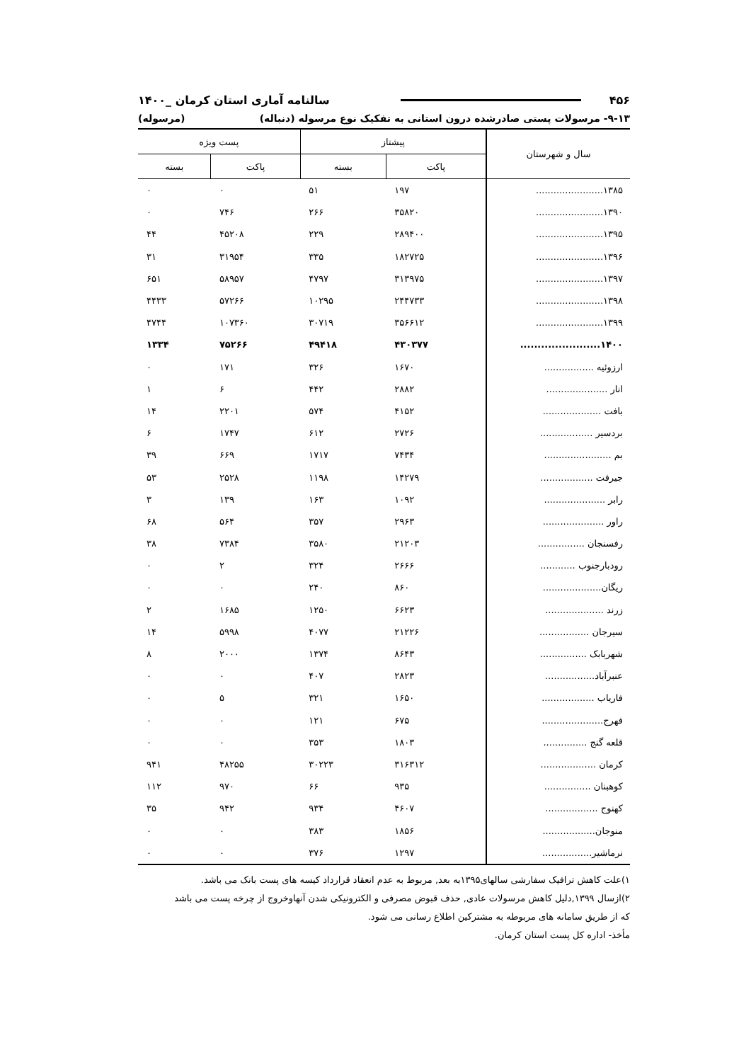۴۵۶ سالنامه آماری استان کرمان _۱۴۰۰
۹-۱۳- مرسولات پستی صادرشده درون استانی به تفکیک نوع مرسوله (دنباله) (مرسوله)
| سال و شهرستان | پیشتاز | | پست ویژه | |
| --- | --- | --- | --- | --- |
| | پاکت | بسته | پاکت | بسته |
| ۱۳۸۵....................... | ۱۹۷ | ۵۱ | ۰ | ۰ |
| ۱۳۹۰....................... | ۳۵۸۲۰ | ۲۶۶ | ۷۴۶ | ۰ |
| ۱۳۹۵....................... | ۲۸۹۴۰۰ | ۲۲۹ | ۴۵۲۰۸ | ۴۴ |
| ۱۳۹۶....................... | ۱۸۲۷۲۵ | ۳۳۵ | ۳۱۹۵۴ | ۳۱ |
| ۱۳۹۷....................... | ۳۱۳۹۷۵ | ۴۷۹۷ | ۵۸۹۵۷ | ۶۵۱ |
| ۱۳۹۸....................... | ۲۴۴۷۳۳ | ۱۰۲۹۵ | ۵۷۲۶۶ | ۴۴۳۳ |
| ۱۳۹۹....................... | ۳۵۶۶۱۲ | ۳۰۷۱۹ | ۱۰۷۳۶۰ | ۴۷۴۴ |
| ۱۴۰۰....................... | ۴۳۰۳۷۷ | ۴۹۴۱۸ | ۷۵۲۶۶ | ۱۳۳۴ |
| ارزوئیه ................. | ۱۶۷۰ | ۳۲۶ | ۱۷۱ | ۰ |
| انار ..................... | ۲۸۸۲ | ۴۴۲ | ۶ | ۱ |
| بافت .................... | ۴۱۵۲ | ۵۷۴ | ۲۲۰۱ | ۱۴ |
| بردسیر .................. | ۲۷۲۶ | ۶۱۲ | ۱۷۴۷ | ۶ |
| بم ....................... | ۷۴۳۴ | ۱۷۱۷ | ۶۶۹ | ۳۹ |
| جیرفت .................. | ۱۴۲۷۹ | ۱۱۹۸ | ۲۵۲۸ | ۵۳ |
| رابر ..................... | ۱۰۹۲ | ۱۶۳ | ۱۳۹ | ۳ |
| راور ..................... | ۲۹۶۳ | ۳۵۷ | ۵۶۴ | ۶۸ |
| رفسنجان ................ | ۲۱۲۰۳ | ۳۵۸۰ | ۷۳۸۴ | ۳۸ |
| رودبارجنوب ............ | ۲۶۶۶ | ۳۲۴ | ۲ | ۰ |
| ریگان.................... | ۸۶۰ | ۲۴۰ | ۰ | ۰ |
| زرند .................... | ۶۶۲۳ | ۱۲۵۰ | ۱۶۸۵ | ۲ |
| سیرجان ................. | ۲۱۲۲۶ | ۴۰۷۷ | ۵۹۹۸ | ۱۴ |
| شهربابک ................ | ۸۶۴۳ | ۱۳۷۴ | ۲۰۰۰ | ۸ |
| عنبرآباد................. | ۲۸۲۳ | ۴۰۷ | ۰ | ۰ |
| فاریاب .................. | ۱۶۵۰ | ۳۲۱ | ۵ | ۰ |
| فهرج..................... | ۶۷۵ | ۱۲۱ | ۰ | ۰ |
| قلعه گنج ............... | ۱۸۰۳ | ۳۵۳ | ۰ | ۰ |
| کرمان ................... | ۳۱۶۳۱۲ | ۳۰۲۲۳ | ۴۸۲۵۵ | ۹۴۱ |
| کوهبنان ................ | ۹۳۵ | ۶۶ | ۹۷۰ | ۱۱۲ |
| کهنوج .................. | ۴۶۰۷ | ۹۳۴ | ۹۴۲ | ۳۵ |
| منوجان.................. | ۱۸۵۶ | ۳۸۳ | ۰ | ۰ |
| نرماشیر................. | ۱۲۹۷ | ۳۷۶ | ۰ | ۰ |
۱)علت کاهش ترافیک سفارشی سالهای۱۳۹۵به بعد, مربوط به عدم انعقاد قرارداد کیسه های پست بانک می باشد.
۲)ازسال ۱۳۹۹,دلیل کاهش مرسولات عادی, حذف قبوض مصرفی و الکترونیکی شدن آنهاوخروج از چرخه پست می باشد
که از طریق سامانه های مربوطه به مشترکین اطلاع رسانی می شود.
مأخذ- اداره کل پست استان کرمان.